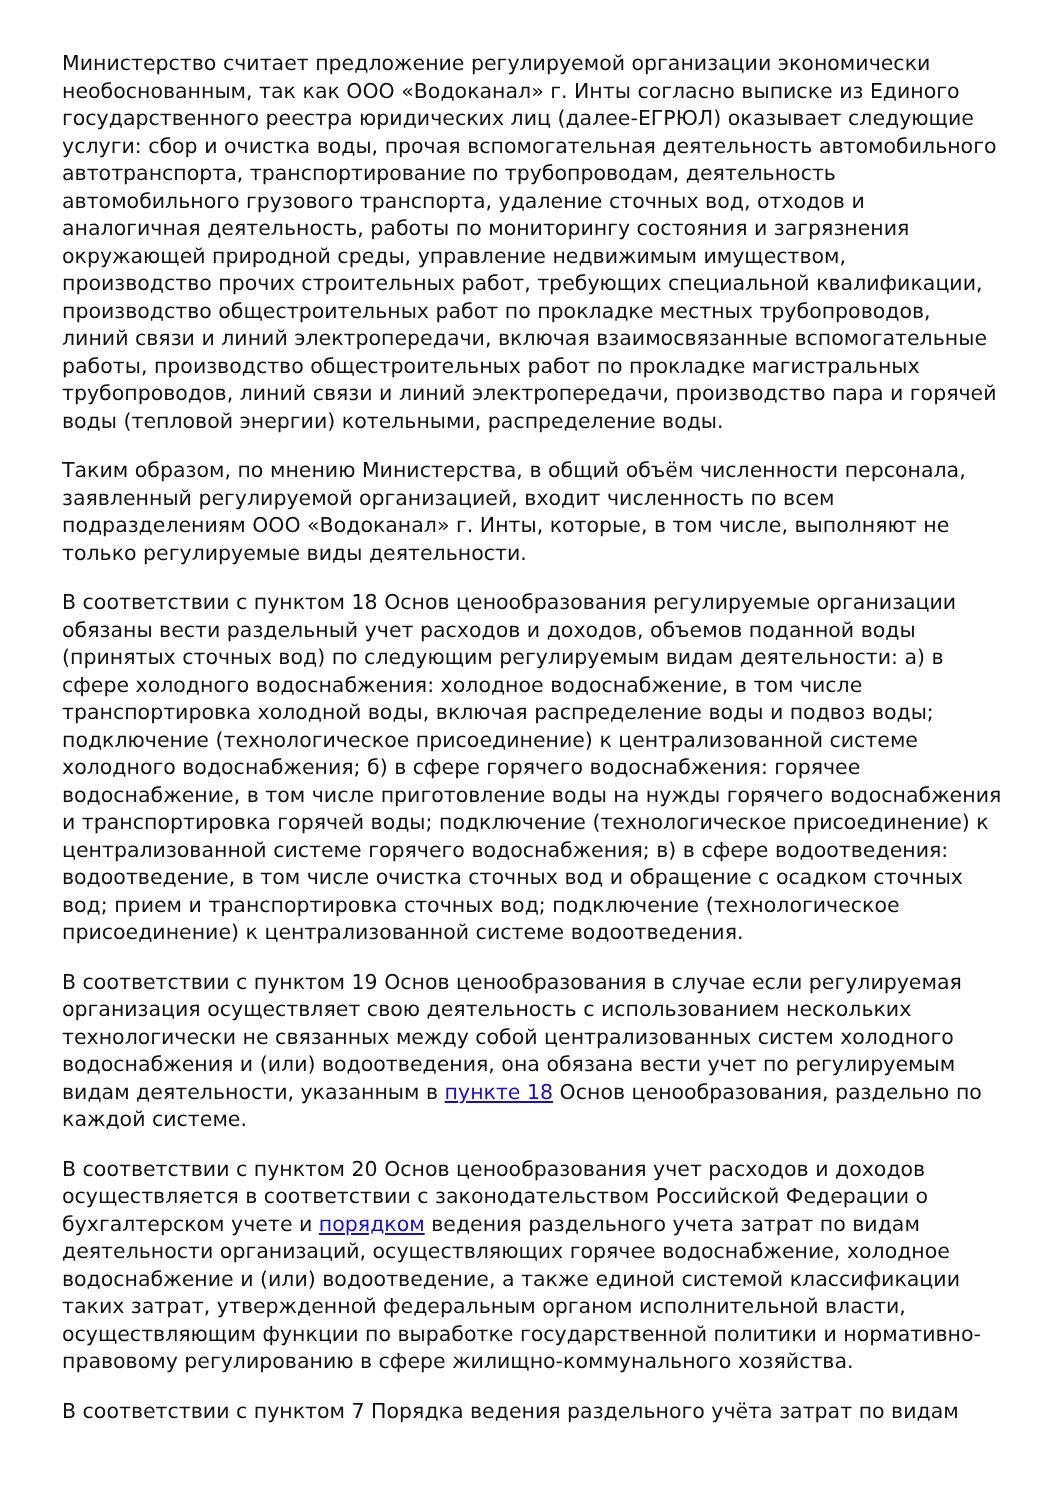Министерство считает предложение регулируемой организации экономически необоснованным, так как ООО «Водоканал» г. Инты согласно выписке из Единого государственного реестра юридических лиц (далее-ЕГРЮЛ) оказывает следующие услуги: сбор и очистка воды, прочая вспомогательная деятельность автомобильного автотранспорта, транспортирование по трубопроводам, деятельность автомобильного грузового транспорта, удаление сточных вод, отходов и аналогичная деятельность, работы по мониторингу состояния и загрязнения окружающей природной среды, управление недвижимым имуществом, производство прочих строительных работ, требующих специальной квалификации, производство общестроительных работ по прокладке местных трубопроводов, линий связи и линий электропередачи, включая взаимосвязанные вспомогательные работы, производство общестроительных работ по прокладке магистральных трубопроводов, линий связи и линий электропередачи, производство пара и горячей воды (тепловой энергии) котельными, распределение воды.
Таким образом, по мнению Министерства, в общий объём численности персонала, заявленный регулируемой организацией, входит численность по всем подразделениям ООО «Водоканал» г. Инты, которые, в том числе, выполняют не только регулируемые виды деятельности.
В соответствии с пунктом 18 Основ ценообразования регулируемые организации обязаны вести раздельный учет расходов и доходов, объемов поданной воды (принятых сточных вод) по следующим регулируемым видам деятельности: а) в сфере холодного водоснабжения: холодное водоснабжение, в том числе транспортировка холодной воды, включая распределение воды и подвоз воды; подключение (технологическое присоединение) к централизованной системе холодного водоснабжения; б) в сфере горячего водоснабжения: горячее водоснабжение, в том числе приготовление воды на нужды горячего водоснабжения и транспортировка горячей воды; подключение (технологическое присоединение) к централизованной системе горячего водоснабжения; в) в сфере водоотведения: водоотведение, в том числе очистка сточных вод и обращение с осадком сточных вод; прием и транспортировка сточных вод; подключение (технологическое присоединение) к централизованной системе водоотведения.
В соответствии с пунктом 19 Основ ценообразования в случае если регулируемая организация осуществляет свою деятельность с использованием нескольких технологически не связанных между собой централизованных систем холодного водоснабжения и (или) водоотведения, она обязана вести учет по регулируемым видам деятельности, указанным в пункте 18 Основ ценообразования, раздельно по каждой системе.
В соответствии с пунктом 20 Основ ценообразования учет расходов и доходов осуществляется в соответствии с законодательством Российской Федерации о бухгалтерском учете и порядком ведения раздельного учета затрат по видам деятельности организаций, осуществляющих горячее водоснабжение, холодное водоснабжение и (или) водоотведение, а также единой системой классификации таких затрат, утвержденной федеральным органом исполнительной власти, осуществляющим функции по выработке государственной политики и нормативно-правовому регулированию в сфере жилищно-коммунального хозяйства.
В соответствии с пунктом 7 Порядка ведения раздельного учёта затрат по видам